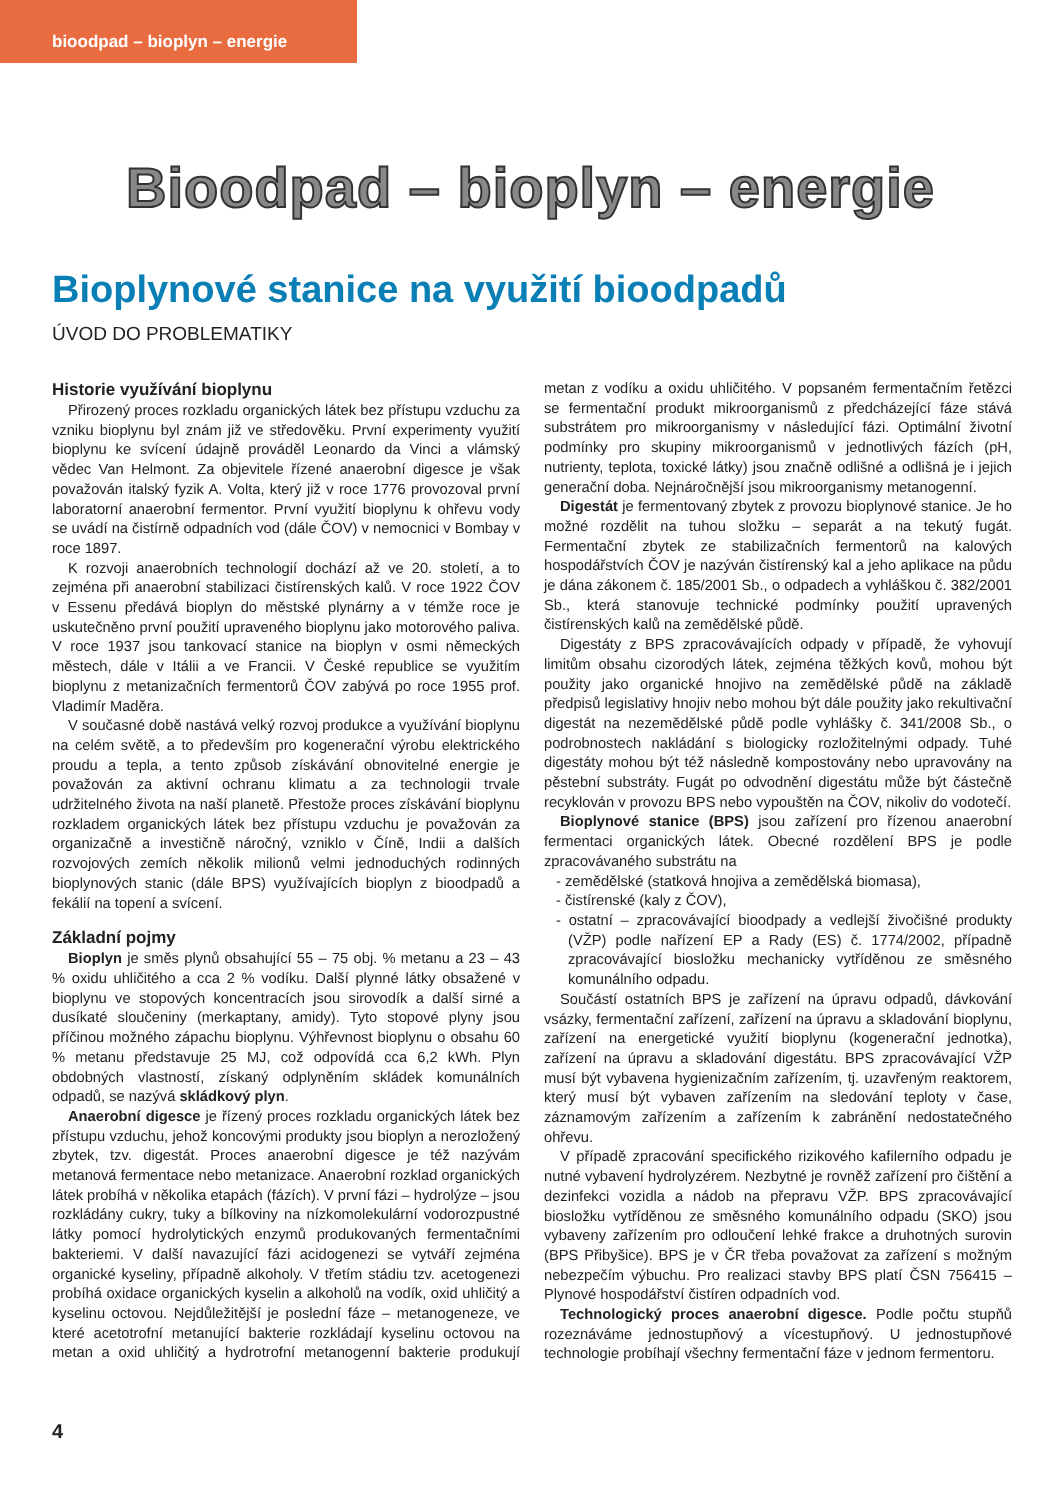bioodpad – bioplyn – energie
Bioodpad – bioplyn – energie
Bioplynové stanice na využití bioodpadů
ÚVOD DO PROBLEMATIKY
Historie využívání bioplynu
Přirozený proces rozkladu organických látek bez přístupu vzduchu za vzniku bioplynu byl znám již ve středověku. První experimenty využití bioplynu ke svícení údajně prováděl Leonardo da Vinci a vlámský vědec Van Helmont. Za objevitele řízené anaerobní digesce je však považován italský fyzik A. Volta, který již v roce 1776 provozoval první laboratorní anaerobní fermentor. První využití bioplynu k ohřevu vody se uvádí na čistírně odpadních vod (dále ČOV) v nemocnici v Bombay v roce 1897.
K rozvoji anaerobních technologií dochází až ve 20. století, a to zejména při anaerobní stabilizaci čistírenských kalů. V roce 1922 ČOV v Essenu předává bioplyn do městské plynárny a v témže roce je uskutečněno první použití upraveného bioplynu jako motorového paliva. V roce 1937 jsou tankovací stanice na bioplyn v osmi německých městech, dále v Itálii a ve Francii. V České republice se využitím bioplynu z metanizačních fermentorů ČOV zabývá po roce 1955 prof. Vladimír Maděra.
V současné době nastává velký rozvoj produkce a využívání bioplynu na celém světě, a to především pro kogenerační výrobu elektrického proudu a tepla, a tento způsob získávání obnovitelné energie je považován za aktivní ochranu klimatu a za technologii trvale udržitelného života na naší planetě. Přestože proces získávání bioplynu rozkladem organických látek bez přístupu vzduchu je považován za organizačně a investičně náročný, vzniklo v Číně, Indii a dalších rozvojových zemích několik milionů velmi jednoduchých rodinných bioplynových stanic (dále BPS) využívajících bioplyn z bioodpadů a fekálií na topení a svícení.
Základní pojmy
Bioplyn je směs plynů obsahující 55 – 75 obj. % metanu a 23 – 43 % oxidu uhličitého a cca 2 % vodíku. Další plynné látky obsažené v bioplynu ve stopových koncentracích jsou sirovodík a další sirné a dusíkaté sloučeniny (merkaptany, amidy). Tyto stopové plyny jsou příčinou možného zápachu bioplynu. Výhřevnost bioplynu o obsahu 60 % metanu představuje 25 MJ, což odpovídá cca 6,2 kWh. Plyn obdobných vlastností, získaný odplyněním skládek komunálních odpadů, se nazývá skládkový plyn.
Anaerobní digesce je řízený proces rozkladu organických látek bez přístupu vzduchu, jehož koncovými produkty jsou bioplyn a nerozložený zbytek, tzv. digestát. Proces anaerobní digesce je též nazývám metanová fermentace nebo metanizace. Anaerobní rozklad organických látek probíhá v několika etapách (fázích). V první fázi – hydrolýze – jsou rozkládány cukry, tuky a bílkoviny na nízkomolekulární vodorozpustné látky pomocí hydrolytických enzymů produkovaných fermentačními bakteriemi. V další navazující fázi acidogenezi se vytváří zejména organické kyseliny, případně alkoholy. V třetím stádiu tzv. acetogenezi probíhá oxidace organických kyselin a alkoholů na vodík, oxid uhličitý a kyselinu octovou. Nejdůležitější je poslední fáze – metanogeneze, ve které acetotrofní metanující bakterie rozkládají kyselinu octovou na metan a oxid uhličitý a hydrotrofní metanogenní bakterie produkují metan z vodíku a oxidu uhličitého. V popsaném fermentačním řetězci se fermentační produkt mikroorganismů z předcházející fáze stává substrátem pro mikroorganismy v následující fázi. Optimální životní podmínky pro skupiny mikroorganismů v jednotlivých fázích (pH, nutrienty, teplota, toxické látky) jsou značně odlišné a odlišná je i jejich generační doba. Nejnáročnější jsou mikroorganismy metanogenní.
Digestát je fermentovaný zbytek z provozu bioplynové stanice. Je ho možné rozdělit na tuhou složku – separát a na tekutý fugát. Fermentační zbytek ze stabilizačních fermentorů na kalových hospodářstvích ČOV je nazýván čistírenský kal a jeho aplikace na půdu je dána zákonem č. 185/2001 Sb., o odpadech a vyhláškou č. 382/2001 Sb., která stanovuje technické podmínky použití upravených čistírenských kalů na zemědělské půdě.
Digestáty z BPS zpracovávajících odpady v případě, že vyhovují limitům obsahu cizorodých látek, zejména těžkých kovů, mohou být použity jako organické hnojivo na zemědělské půdě na základě předpisů legislativy hnojiv nebo mohou být dále použity jako rekultivační digestát na nezemědělské půdě podle vyhlášky č. 341/2008 Sb., o podrobnostech nakládání s biologicky rozložitelnými odpady. Tuhé digestáty mohou být též následně kompostovány nebo upravovány na pěstební substráty. Fugát po odvodnění digestátu může být částečně recyklován v provozu BPS nebo vypouštěn na ČOV, nikoliv do vodotečí.
Bioplynové stanice (BPS) jsou zařízení pro řízenou anaerobní fermentaci organických látek. Obecné rozdělení BPS je podle zpracovávaného substrátu na
- zemědělské (statková hnojiva a zemědělská biomasa),
- čistírenské (kaly z ČOV),
- ostatní – zpracovávající bioodpady a vedlejší živočišné produkty (VŽP) podle nařízení EP a Rady (ES) č. 1774/2002, případně zpracovávající biosložku mechanicky vytříděnou ze směsného komunálního odpadu.
Součástí ostatních BPS je zařízení na úpravu odpadů, dávkování vsázky, fermentační zařízení, zařízení na úpravu a skladování bioplynu, zařízení na energetické využití bioplynu (kogenerační jednotka), zařízení na úpravu a skladování digestátu. BPS zpracovávající VŽP musí být vybavena hygienizačním zařízením, tj. uzavřeným reaktorem, který musí být vybaven zařízením na sledování teploty v čase, záznamovým zařízením a zařízením k zabránění nedostatečného ohřevu.
V případě zpracování specifického rizikového kafilerního odpadu je nutné vybavení hydrolyzérem. Nezbytné je rovněž zařízení pro čištění a dezinfekci vozidla a nádob na přepravu VŽP. BPS zpracovávající biosložku vytříděnou ze směsného komunálního odpadu (SKO) jsou vybaveny zařízením pro odloučení lehké frakce a druhotných surovin (BPS Přibyšice). BPS je v ČR třeba považovat za zařízení s možným nebezpečím výbuchu. Pro realizaci stavby BPS platí ČSN 756415 – Plynové hospodářství čistíren odpadních vod.
Technologický proces anaerobní digesce. Podle počtu stupňů rozeznáváme jednostupňový a vícestupňový. U jednostupňové technologie probíhají všechny fermentační fáze v jednom fermentoru.
4